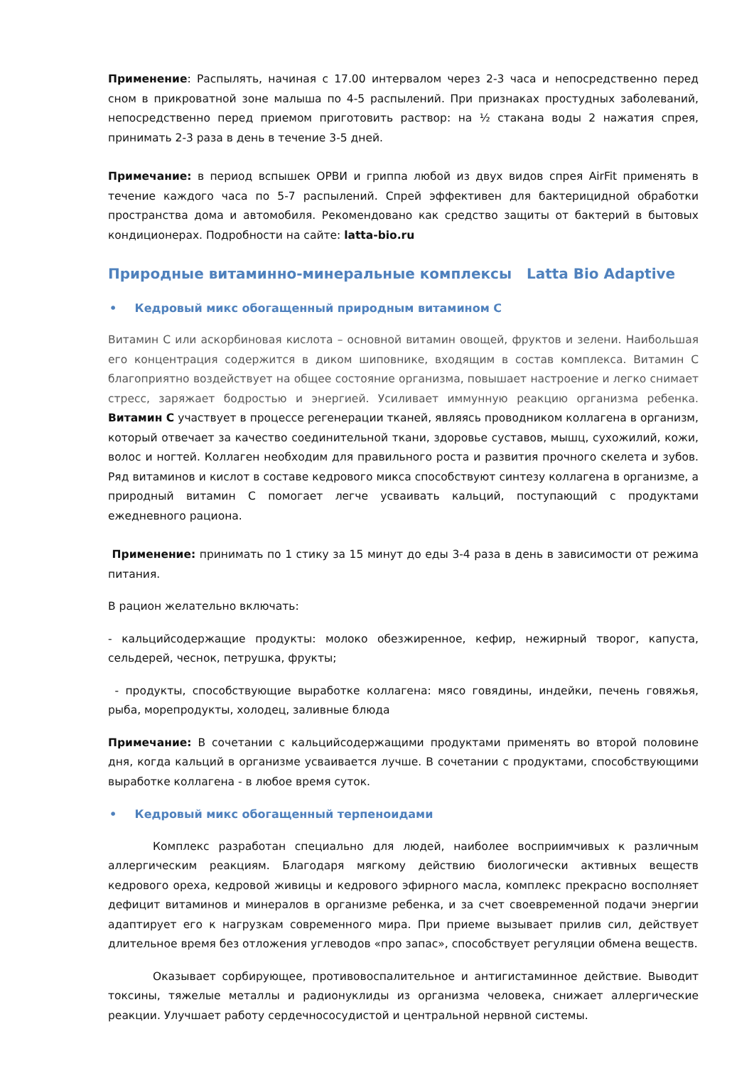Применение: Распылять, начиная с 17.00 интервалом через 2-3 часа и непосредственно перед сном в прикроватной зоне малыша по 4-5 распылений. При признаках простудных заболеваний, непосредственно перед приемом приготовить раствор: на ½ стакана воды 2 нажатия спрея, принимать 2-3 раза в день в течение 3-5 дней.
Примечание: в период вспышек ОРВИ и гриппа любой из двух видов спрея AirFit применять в течение каждого часа по 5-7 распылений. Спрей эффективен для бактерицидной обработки пространства дома и автомобиля. Рекомендовано как средство защиты от бактерий в бытовых кондиционерах. Подробности на сайте: latta-bio.ru
Природные витаминно-минеральные комплексы Latta Bio Adaptive
• Кедровый микс обогащенный природным витамином С
Витамин С или аскорбиновая кислота – основной витамин овощей, фруктов и зелени. Наибольшая его концентрация содержится в диком шиповнике, входящим в состав комплекса. Витамин С благоприятно воздействует на общее состояние организма, повышает настроение и легко снимает стресс, заряжает бодростью и энергией. Усиливает иммунную реакцию организма ребенка. Витамин С участвует в процессе регенерации тканей, являясь проводником коллагена в организм, который отвечает за качество соединительной ткани, здоровье суставов, мышц, сухожилий, кожи, волос и ногтей. Коллаген необходим для правильного роста и развития прочного скелета и зубов. Ряд витаминов и кислот в составе кедрового микса способствуют синтезу коллагена в организме, а природный витамин С помогает легче усваивать кальций, поступающий с продуктами ежедневного рациона.
Применение: принимать по 1 стику за 15 минут до еды 3-4 раза в день в зависимости от режима питания.
В рацион желательно включать:
- кальцийсодержащие продукты: молоко обезжиренное, кефир, нежирный творог, капуста, сельдерей, чеснок, петрушка, фрукты;
- продукты, способствующие выработке коллагена: мясо говядины, индейки, печень говяжья, рыба, морепродукты, холодец, заливные блюда
Примечание: В сочетании с кальцийсодержащими продуктами применять во второй половине дня, когда кальций в организме усваивается лучше. В сочетании с продуктами, способствующими выработке коллагена - в любое время суток.
• Кедровый микс обогащенный терпеноидами
Комплекс разработан специально для людей, наиболее восприимчивых к различным аллергическим реакциям. Благодаря мягкому действию биологически активных веществ кедрового ореха, кедровой живицы и кедрового эфирного масла, комплекс прекрасно восполняет дефицит витаминов и минералов в организме ребенка, и за счет своевременной подачи энергии адаптирует его к нагрузкам современного мира. При приеме вызывает прилив сил, действует длительное время без отложения углеводов «про запас», способствует регуляции обмена веществ.
Оказывает сорбирующее, противовоспалительное и антигистаминное действие. Выводит токсины, тяжелые металлы и радионуклиды из организма человека, снижает аллергические реакции. Улучшает работу сердечнососудистой и центральной нервной системы.